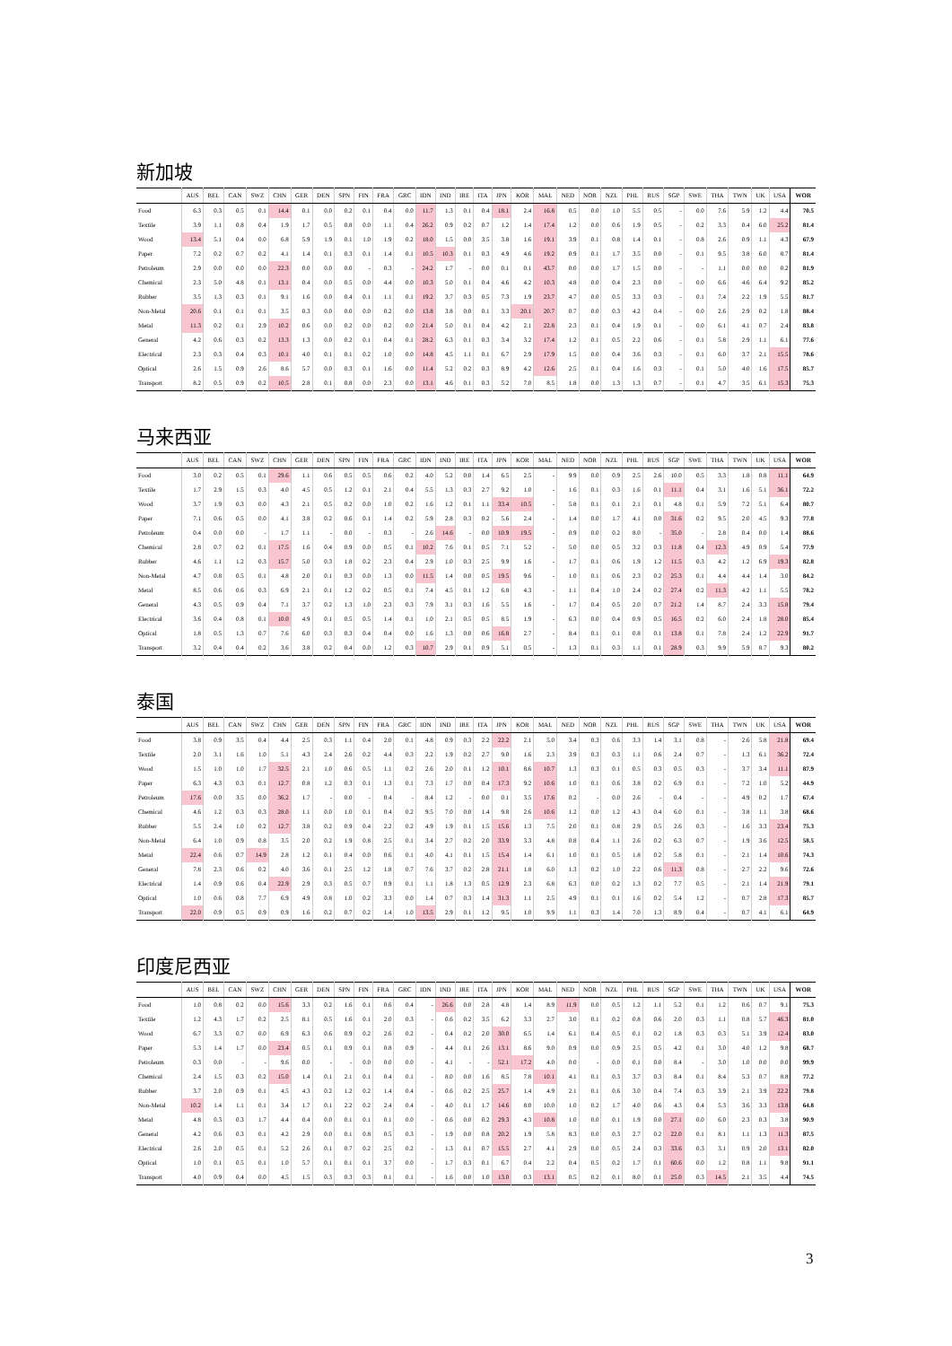新加坡
| | AUS | BEL | CAN | SWZ | CHN | GER | DEN | SPN | FIN | FRA | GRC | IDN | IND | IRE | ITA | JPN | KOR | MAL | NED | NOR | NZL | PHL | RUS | SGP | SWE | THA | TWN | UK | USA | WOR |
| --- | --- | --- | --- | --- | --- | --- | --- | --- | --- | --- | --- | --- | --- | --- | --- | --- | --- | --- | --- | --- | --- | --- | --- | --- | --- | --- | --- | --- | --- | --- |
| Food | 6.3 | 0.3 | 0.5 | 0.1 | 14.4 | 0.1 | 0.0 | 0.2 | 0.1 | 0.4 | 0.0 | 11.7 | 1.3 | 0.1 | 0.4 | 18.1 | 2.4 | 16.8 | 0.5 | 0.0 | 1.0 | 5.5 | 0.5 | - | 0.0 | 7.6 | 5.9 | 1.2 | 4.4 | 70.5 |
| Textile | 3.9 | 1.1 | 0.8 | 0.4 | 1.9 | 1.7 | 0.5 | 0.8 | 0.0 | 1.1 | 0.4 | 26.2 | 0.9 | 0.2 | 0.7 | 1.2 | 1.4 | 17.4 | 1.2 | 0.0 | 0.6 | 1.9 | 0.5 | - | 0.2 | 3.3 | 0.4 | 6.0 | 25.2 | 81.4 |
| Wood | 13.4 | 5.1 | 0.4 | 0.0 | 6.8 | 5.9 | 1.9 | 0.1 | 1.0 | 1.9 | 0.2 | 18.0 | 1.5 | 0.0 | 3.5 | 3.8 | 1.6 | 19.1 | 3.9 | 0.1 | 0.8 | 1.4 | 0.1 | - | 0.8 | 2.6 | 0.9 | 1.1 | 4.3 | 67.9 |
| Paper | 7.2 | 0.2 | 0.7 | 0.2 | 4.1 | 1.4 | 0.1 | 0.3 | 0.1 | 1.4 | 0.1 | 10.5 | 10.3 | 0.1 | 0.3 | 4.9 | 4.6 | 19.2 | 0.9 | 0.1 | 1.7 | 3.5 | 0.0 | - | 0.1 | 9.5 | 3.8 | 6.0 | 8.7 | 81.4 |
| Petroleum | 2.9 | 0.0 | 0.0 | 0.0 | 22.3 | 0.0 | 0.0 | 0.0 | - | 0.3 | - | 24.2 | 1.7 | - | 0.0 | 0.1 | 0.1 | 43.7 | 0.0 | 0.0 | 1.7 | 1.5 | 0.0 | - | - | 1.1 | 0.0 | 0.0 | 0.2 | 81.9 |
| Chemical | 2.3 | 5.0 | 4.8 | 0.1 | 13.1 | 0.4 | 0.0 | 0.5 | 0.0 | 4.4 | 0.0 | 10.3 | 5.0 | 0.1 | 0.4 | 4.6 | 4.2 | 10.3 | 4.8 | 0.0 | 0.4 | 2.3 | 0.0 | - | 0.0 | 6.6 | 4.6 | 6.4 | 9.2 | 85.2 |
| Rubber | 3.5 | 1.3 | 0.3 | 0.1 | 9.1 | 1.6 | 0.0 | 0.4 | 0.1 | 1.1 | 0.1 | 19.2 | 3.7 | 0.3 | 0.5 | 7.3 | 1.9 | 23.7 | 4.7 | 0.0 | 0.5 | 3.3 | 0.3 | - | 0.1 | 7.4 | 2.2 | 1.9 | 5.5 | 81.7 |
| Non-Metal | 20.6 | 0.1 | 0.1 | 0.1 | 3.5 | 0.3 | 0.0 | 0.0 | 0.0 | 0.2 | 0.0 | 13.8 | 3.8 | 0.0 | 0.1 | 3.3 | 20.1 | 20.7 | 0.7 | 0.0 | 0.3 | 4.2 | 0.4 | - | 0.0 | 2.6 | 2.9 | 0.2 | 1.8 | 88.4 |
| Metal | 11.3 | 0.2 | 0.1 | 2.9 | 10.2 | 0.6 | 0.0 | 0.2 | 0.0 | 0.2 | 0.0 | 21.4 | 5.0 | 0.1 | 0.4 | 4.2 | 2.1 | 22.8 | 2.3 | 0.1 | 0.4 | 1.9 | 0.1 | - | 0.0 | 6.1 | 4.1 | 0.7 | 2.4 | 83.8 |
| General | 4.2 | 0.6 | 0.3 | 0.2 | 13.3 | 1.3 | 0.0 | 0.2 | 0.1 | 0.4 | 0.1 | 28.2 | 6.3 | 0.1 | 0.3 | 3.4 | 3.2 | 17.4 | 1.2 | 0.1 | 0.5 | 2.2 | 0.6 | - | 0.1 | 5.8 | 2.9 | 1.1 | 6.1 | 77.6 |
| Electrical | 2.3 | 0.3 | 0.4 | 0.3 | 10.1 | 4.0 | 0.1 | 0.1 | 0.2 | 1.0 | 0.0 | 14.8 | 4.5 | 1.1 | 0.1 | 6.7 | 2.9 | 17.9 | 1.5 | 0.0 | 0.4 | 3.6 | 0.3 | - | 0.1 | 6.0 | 3.7 | 2.1 | 15.5 | 78.6 |
| Optical | 2.6 | 1.5 | 0.9 | 2.6 | 8.6 | 5.7 | 0.0 | 0.3 | 0.1 | 1.6 | 0.0 | 11.4 | 5.2 | 0.2 | 0.3 | 8.9 | 4.2 | 12.6 | 2.5 | 0.1 | 0.4 | 1.6 | 0.3 | - | 0.1 | 5.0 | 4.0 | 1.6 | 17.5 | 85.7 |
| Transport | 8.2 | 0.5 | 0.9 | 0.2 | 10.5 | 2.8 | 0.1 | 0.8 | 0.0 | 2.3 | 0.0 | 13.1 | 4.6 | 0.1 | 0.3 | 5.2 | 7.0 | 8.5 | 1.8 | 0.0 | 1.3 | 1.3 | 0.7 | - | 0.1 | 4.7 | 3.5 | 6.1 | 15.3 | 75.3 |
马来西亚
| | AUS | BEL | CAN | SWZ | CHN | GER | DEN | SPN | FIN | FRA | GRC | IDN | IND | IRE | ITA | JPN | KOR | MAL | NED | NOR | NZL | PHL | RUS | SGP | SWE | THA | TWN | UK | USA | WOR |
| --- | --- | --- | --- | --- | --- | --- | --- | --- | --- | --- | --- | --- | --- | --- | --- | --- | --- | --- | --- | --- | --- | --- | --- | --- | --- | --- | --- | --- | --- | --- |
| Food | 3.0 | 0.2 | 0.5 | 0.1 | 29.6 | 1.1 | 0.6 | 0.5 | 0.5 | 0.6 | 0.2 | 4.0 | 5.2 | 0.0 | 1.4 | 6.5 | 2.5 | - | 9.9 | 0.0 | 0.9 | 2.5 | 2.6 | 10.0 | 0.5 | 3.3 | 1.8 | 0.8 | 11.1 | 64.9 |
| Textile | 1.7 | 2.9 | 1.5 | 0.3 | 4.0 | 4.5 | 0.5 | 1.2 | 0.1 | 2.1 | 0.4 | 5.5 | 1.3 | 0.3 | 2.7 | 9.2 | 1.0 | - | 1.6 | 0.1 | 0.3 | 1.6 | 0.1 | 11.1 | 0.4 | 3.1 | 1.6 | 5.1 | 36.1 | 72.2 |
| Wood | 3.7 | 1.9 | 0.3 | 0.0 | 4.3 | 2.1 | 0.5 | 0.2 | 0.0 | 1.0 | 0.2 | 1.6 | 1.2 | 0.1 | 1.1 | 33.4 | 10.5 | - | 5.8 | 0.1 | 0.1 | 2.1 | 0.1 | 4.8 | 0.1 | 5.9 | 7.2 | 5.1 | 6.4 | 80.7 |
| Paper | 7.1 | 0.6 | 0.5 | 0.0 | 4.1 | 3.8 | 0.2 | 0.6 | 0.1 | 1.4 | 0.2 | 5.9 | 2.8 | 0.3 | 0.2 | 5.6 | 2.4 | - | 1.4 | 0.0 | 1.7 | 4.1 | 0.0 | 31.6 | 0.2 | 9.5 | 2.0 | 4.5 | 9.3 | 77.8 |
| Petroleum | 0.4 | 0.0 | 0.0 | - | 1.7 | 1.1 | - | 0.0 | - | 0.3 | - | 2.6 | 14.6 | - | 0.0 | 10.9 | 19.5 | - | 0.9 | 0.0 | 0.2 | 8.0 | - | 35.0 | - | 2.8 | 0.4 | 0.0 | 1.4 | 88.6 |
| Chemical | 2.8 | 0.7 | 0.2 | 0.1 | 17.5 | 1.6 | 0.4 | 0.9 | 0.0 | 0.5 | 0.1 | 10.2 | 7.6 | 0.1 | 0.5 | 7.1 | 5.2 | - | 5.0 | 0.0 | 0.5 | 3.2 | 0.3 | 11.8 | 0.4 | 12.3 | 4.9 | 0.9 | 5.4 | 77.9 |
| Rubber | 4.6 | 1.1 | 1.2 | 0.3 | 15.7 | 5.0 | 0.3 | 1.8 | 0.2 | 2.3 | 0.4 | 2.9 | 1.0 | 0.3 | 2.5 | 9.9 | 1.6 | - | 1.7 | 0.1 | 0.6 | 1.9 | 1.2 | 11.5 | 0.3 | 4.2 | 1.2 | 6.9 | 19.3 | 82.8 |
| Non-Metal | 4.7 | 0.8 | 0.5 | 0.1 | 4.8 | 2.0 | 0.1 | 0.3 | 0.0 | 1.3 | 0.0 | 11.5 | 1.4 | 0.0 | 0.5 | 19.5 | 9.6 | - | 1.0 | 0.1 | 0.6 | 2.3 | 0.2 | 25.3 | 0.1 | 4.4 | 4.4 | 1.4 | 3.0 | 84.2 |
| Metal | 8.5 | 0.6 | 0.6 | 0.3 | 6.9 | 2.1 | 0.1 | 1.2 | 0.2 | 0.5 | 0.1 | 7.4 | 4.5 | 0.1 | 1.2 | 6.8 | 4.3 | - | 1.1 | 0.4 | 1.0 | 2.4 | 0.2 | 27.4 | 0.2 | 11.3 | 4.2 | 1.1 | 5.5 | 78.2 |
| General | 4.3 | 0.5 | 0.9 | 0.4 | 7.1 | 3.7 | 0.2 | 1.3 | 1.0 | 2.3 | 0.3 | 7.9 | 3.1 | 0.3 | 1.6 | 5.5 | 1.6 | - | 1.7 | 0.4 | 0.5 | 2.0 | 0.7 | 21.2 | 1.4 | 8.7 | 2.4 | 3.3 | 15.8 | 79.4 |
| Electrical | 3.6 | 0.4 | 0.8 | 0.1 | 10.0 | 4.9 | 0.1 | 0.5 | 0.5 | 1.4 | 0.1 | 1.0 | 2.1 | 0.5 | 0.5 | 8.5 | 1.9 | - | 6.3 | 0.0 | 0.4 | 0.9 | 0.5 | 16.5 | 0.2 | 6.0 | 2.4 | 1.8 | 28.0 | 85.4 |
| Optical | 1.8 | 0.5 | 1.3 | 0.7 | 7.6 | 6.0 | 0.3 | 0.3 | 0.4 | 0.4 | 0.0 | 1.6 | 1.3 | 0.0 | 0.6 | 16.8 | 2.7 | - | 8.4 | 0.1 | 0.1 | 0.8 | 0.1 | 13.8 | 0.1 | 7.8 | 2.4 | 1.2 | 22.9 | 91.7 |
| Transport | 3.2 | 0.4 | 0.4 | 0.2 | 3.6 | 3.8 | 0.2 | 0.4 | 0.0 | 1.2 | 0.3 | 10.7 | 2.9 | 0.1 | 0.9 | 5.1 | 0.5 | - | 1.3 | 0.1 | 0.3 | 1.1 | 0.1 | 28.9 | 0.3 | 9.9 | 5.9 | 8.7 | 9.3 | 80.2 |
泰国
| | AUS | BEL | CAN | SWZ | CHN | GER | DEN | SPN | FIN | FRA | GRC | IDN | IND | IRE | ITA | JPN | KOR | MAL | NED | NOR | NZL | PHL | RUS | SGP | SWE | THA | TWN | UK | USA | WOR |
| --- | --- | --- | --- | --- | --- | --- | --- | --- | --- | --- | --- | --- | --- | --- | --- | --- | --- | --- | --- | --- | --- | --- | --- | --- | --- | --- | --- | --- | --- | --- |
| Food | 3.8 | 0.9 | 3.5 | 0.4 | 4.4 | 2.5 | 0.3 | 1.1 | 0.4 | 2.0 | 0.1 | 4.8 | 0.9 | 0.3 | 2.2 | 22.2 | 2.1 | 5.0 | 3.4 | 0.3 | 0.6 | 3.3 | 1.4 | 3.1 | 0.8 | - | 2.6 | 5.8 | 21.8 | 69.4 |
| Textile | 2.0 | 3.1 | 1.6 | 1.0 | 5.1 | 4.3 | 2.4 | 2.6 | 0.2 | 4.4 | 0.3 | 2.2 | 1.9 | 0.2 | 2.7 | 9.0 | 1.6 | 2.3 | 3.9 | 0.3 | 0.3 | 1.1 | 0.6 | 2.4 | 0.7 | - | 1.3 | 6.1 | 36.2 | 72.4 |
| Wood | 1.5 | 1.0 | 1.0 | 1.7 | 32.5 | 2.1 | 1.0 | 0.6 | 0.5 | 1.1 | 0.2 | 2.6 | 2.0 | 0.1 | 1.2 | 10.1 | 8.6 | 10.7 | 1.3 | 0.3 | 0.1 | 0.5 | 0.3 | 0.5 | 0.3 | - | 3.7 | 3.4 | 11.1 | 87.9 |
| Paper | 6.3 | 4.3 | 0.3 | 0.1 | 12.7 | 0.8 | 1.2 | 0.3 | 0.1 | 1.3 | 0.1 | 7.3 | 1.7 | 0.0 | 0.4 | 17.3 | 9.2 | 10.6 | 1.0 | 0.1 | 0.6 | 3.8 | 0.2 | 6.9 | 0.1 | - | 7.2 | 1.0 | 5.2 | 44.9 |
| Petroleum | 17.6 | 0.0 | 3.5 | 0.0 | 36.2 | 1.7 | - | 0.0 | - | 0.4 | - | 8.4 | 1.2 | - | 0.0 | 0.1 | 3.5 | 17.6 | 0.2 | - | 0.0 | 2.6 | - | 0.4 | - | - | 4.9 | 0.2 | 1.7 | 67.4 |
| Chemical | 4.6 | 1.2 | 0.3 | 0.3 | 28.0 | 1.1 | 0.0 | 1.0 | 0.1 | 0.4 | 0.2 | 9.5 | 7.0 | 0.0 | 1.4 | 9.8 | 2.6 | 10.6 | 1.2 | 0.0 | 1.2 | 4.3 | 0.4 | 6.0 | 0.1 | - | 3.8 | 1.1 | 3.8 | 68.6 |
| Rubber | 5.5 | 2.4 | 1.0 | 0.2 | 12.7 | 3.8 | 0.2 | 0.9 | 0.4 | 2.2 | 0.2 | 4.9 | 1.9 | 0.1 | 1.5 | 15.6 | 1.3 | 7.5 | 2.0 | 0.1 | 0.8 | 2.9 | 0.5 | 2.6 | 0.3 | - | 1.6 | 3.3 | 23.4 | 75.3 |
| Non-Metal | 6.4 | 1.0 | 0.9 | 0.8 | 3.5 | 2.0 | 0.2 | 1.9 | 0.8 | 2.5 | 0.1 | 3.4 | 2.7 | 0.2 | 2.0 | 33.9 | 3.3 | 4.8 | 0.8 | 0.4 | 1.1 | 2.6 | 0.2 | 6.3 | 0.7 | - | 1.9 | 3.6 | 12.5 | 58.5 |
| Metal | 22.4 | 0.6 | 0.7 | 14.9 | 2.8 | 1.2 | 0.1 | 0.4 | 0.0 | 0.6 | 0.1 | 4.0 | 4.1 | 0.1 | 1.5 | 15.4 | 1.4 | 6.1 | 1.0 | 0.1 | 0.5 | 1.8 | 0.2 | 5.8 | 0.1 | - | 2.1 | 1.4 | 10.6 | 74.3 |
| General | 7.8 | 2.3 | 0.6 | 0.2 | 4.0 | 3.6 | 0.1 | 2.5 | 1.2 | 1.8 | 0.7 | 7.6 | 3.7 | 0.2 | 2.8 | 21.1 | 1.8 | 6.0 | 1.3 | 0.2 | 1.0 | 2.2 | 0.6 | 11.3 | 0.8 | - | 2.7 | 2.2 | 9.6 | 72.6 |
| Electrical | 1.4 | 0.9 | 0.6 | 0.4 | 22.9 | 2.9 | 0.3 | 0.5 | 0.7 | 0.9 | 0.1 | 1.1 | 1.8 | 1.3 | 0.5 | 12.9 | 2.3 | 6.8 | 6.3 | 0.0 | 0.2 | 1.3 | 0.2 | 7.7 | 0.5 | - | 2.1 | 1.4 | 21.9 | 79.1 |
| Optical | 1.0 | 0.6 | 0.8 | 7.7 | 6.9 | 4.9 | 0.8 | 1.0 | 0.2 | 3.3 | 0.0 | 1.4 | 0.7 | 0.3 | 1.4 | 31.3 | 1.1 | 2.5 | 4.9 | 0.1 | 0.1 | 1.6 | 0.2 | 5.4 | 1.2 | - | 0.7 | 2.8 | 17.3 | 85.7 |
| Transport | 22.0 | 0.9 | 0.5 | 0.9 | 0.9 | 1.6 | 0.2 | 0.7 | 0.2 | 1.4 | 1.0 | 13.5 | 2.9 | 0.1 | 1.2 | 9.5 | 1.0 | 9.9 | 1.1 | 0.3 | 1.4 | 7.0 | 1.3 | 8.9 | 0.4 | - | 0.7 | 4.1 | 6.1 | 64.9 |
印度尼西亚
| | AUS | BEL | CAN | SWZ | CHN | GER | DEN | SPN | FIN | FRA | GRC | IDN | IND | IRE | ITA | JPN | KOR | MAL | NED | NOR | NZL | PHL | RUS | SGP | SWE | THA | TWN | UK | USA | WOR |
| --- | --- | --- | --- | --- | --- | --- | --- | --- | --- | --- | --- | --- | --- | --- | --- | --- | --- | --- | --- | --- | --- | --- | --- | --- | --- | --- | --- | --- | --- | --- |
| Food | 1.0 | 0.8 | 0.2 | 0.0 | 15.6 | 3.3 | 0.2 | 1.6 | 0.1 | 0.6 | 0.4 | - | 26.6 | 0.0 | 2.8 | 4.8 | 1.4 | 8.9 | 11.9 | 0.0 | 0.5 | 1.2 | 1.1 | 5.2 | 0.1 | 1.2 | 0.6 | 0.7 | 9.1 | 75.3 |
| Textile | 1.2 | 4.3 | 1.7 | 0.2 | 2.5 | 8.1 | 0.5 | 1.6 | 0.1 | 2.0 | 0.3 | - | 0.6 | 0.2 | 3.5 | 6.2 | 3.3 | 2.7 | 3.0 | 0.1 | 0.2 | 0.8 | 0.6 | 2.0 | 0.3 | 1.1 | 0.8 | 5.7 | 46.3 | 81.0 |
| Wood | 6.7 | 3.3 | 0.7 | 0.0 | 6.9 | 6.3 | 0.6 | 0.9 | 0.2 | 2.6 | 0.2 | - | 0.4 | 0.2 | 2.0 | 30.0 | 6.5 | 1.4 | 6.1 | 0.4 | 0.5 | 0.1 | 0.2 | 1.8 | 0.3 | 0.3 | 5.1 | 3.9 | 12.4 | 83.0 |
| Paper | 5.3 | 1.4 | 1.7 | 0.0 | 23.4 | 0.5 | 0.1 | 0.9 | 0.1 | 0.8 | 0.9 | - | 4.4 | 0.1 | 2.6 | 13.1 | 8.6 | 9.0 | 0.9 | 0.0 | 0.9 | 2.5 | 0.5 | 4.2 | 0.1 | 3.0 | 4.0 | 1.2 | 9.8 | 68.7 |
| Petroleum | 0.3 | 0.0 | - | - | 9.6 | 0.0 | - | - | 0.0 | 0.0 | 0.0 | - | 4.1 | - | - | 52.1 | 17.2 | 4.0 | 0.0 | - | 0.0 | 0.1 | 0.0 | 8.4 | - | 3.0 | 1.0 | 0.0 | 0.0 | 99.9 |
| Chemical | 2.4 | 1.5 | 0.3 | 0.2 | 15.0 | 1.4 | 0.1 | 2.1 | 0.1 | 0.4 | 0.1 | - | 8.0 | 0.0 | 1.6 | 8.5 | 7.8 | 10.1 | 4.1 | 0.1 | 0.3 | 3.7 | 0.3 | 8.4 | 0.1 | 8.4 | 5.3 | 0.7 | 8.8 | 77.2 |
| Rubber | 3.7 | 2.0 | 0.9 | 0.1 | 4.5 | 4.3 | 0.2 | 1.2 | 0.2 | 1.4 | 0.4 | - | 0.6 | 0.2 | 2.5 | 25.7 | 1.4 | 4.9 | 2.1 | 0.1 | 0.6 | 3.0 | 0.4 | 7.4 | 0.3 | 3.9 | 2.1 | 3.9 | 22.2 | 79.8 |
| Non-Metal | 10.2 | 1.4 | 1.1 | 0.1 | 3.4 | 1.7 | 0.1 | 2.2 | 0.2 | 2.4 | 0.4 | - | 4.0 | 0.1 | 1.7 | 14.6 | 8.0 | 10.0 | 1.0 | 0.2 | 1.7 | 4.0 | 0.6 | 4.3 | 0.4 | 5.3 | 3.6 | 3.3 | 13.8 | 64.8 |
| Metal | 4.8 | 0.3 | 0.3 | 1.7 | 4.4 | 0.4 | 0.0 | 0.1 | 0.1 | 0.1 | 0.0 | - | 0.6 | 0.0 | 0.2 | 29.3 | 4.3 | 10.8 | 1.0 | 0.0 | 0.1 | 1.9 | 0.0 | 27.1 | 0.0 | 6.0 | 2.3 | 0.3 | 3.8 | 90.9 |
| General | 4.2 | 0.6 | 0.3 | 0.1 | 4.2 | 2.9 | 0.0 | 0.1 | 0.8 | 0.5 | 0.3 | - | 1.9 | 0.0 | 0.8 | 20.2 | 1.9 | 5.8 | 8.3 | 0.0 | 0.3 | 2.7 | 0.2 | 22.0 | 0.1 | 8.1 | 1.1 | 1.3 | 11.3 | 87.5 |
| Electrical | 2.6 | 2.0 | 0.5 | 0.1 | 5.2 | 2.6 | 0.1 | 0.7 | 0.2 | 2.5 | 0.2 | - | 1.3 | 0.1 | 0.7 | 15.5 | 2.7 | 4.1 | 2.9 | 0.0 | 0.5 | 2.4 | 0.3 | 33.6 | 0.3 | 3.1 | 0.9 | 2.0 | 13.1 | 82.0 |
| Optical | 1.0 | 0.1 | 0.5 | 0.1 | 1.0 | 5.7 | 0.1 | 0.1 | 0.1 | 3.7 | 0.0 | - | 1.7 | 0.3 | 0.1 | 6.7 | 0.4 | 2.2 | 0.4 | 0.5 | 0.2 | 1.7 | 0.1 | 60.6 | 0.0 | 1.2 | 0.8 | 1.1 | 9.8 | 91.1 |
| Transport | 4.0 | 0.9 | 0.4 | 0.0 | 4.5 | 1.5 | 0.3 | 0.3 | 0.3 | 0.1 | 0.1 | - | 1.6 | 0.0 | 1.0 | 13.0 | 0.3 | 13.1 | 0.5 | 0.2 | 0.1 | 8.0 | 0.1 | 25.0 | 0.3 | 14.5 | 2.1 | 3.5 | 4.4 | 74.5 |
3